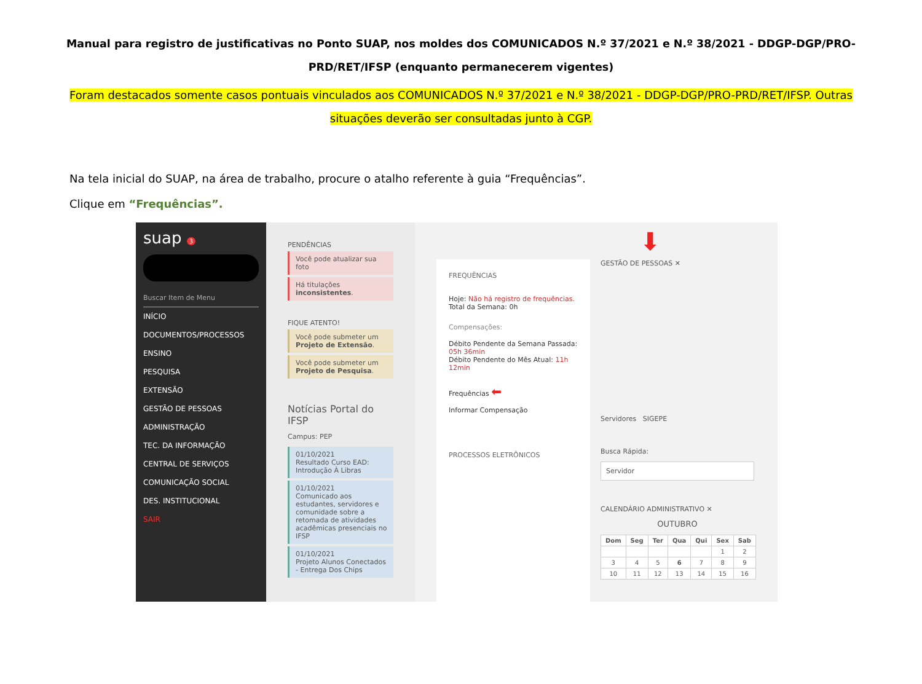Manual para registro de justificativas no Ponto SUAP, nos moldes dos COMUNICADOS N.º 37/2021 e N.º 38/2021 - DDGP-DGP/PRO-PRD/RET/IFSP (enquanto permanecerem vigentes)
Foram destacados somente casos pontuais vinculados aos COMUNICADOS N.º 37/2021 e N.º 38/2021 - DDGP-DGP/PRO-PRD/RET/IFSP. Outras situações deverão ser consultadas junto à CGP.
Na tela inicial do SUAP, na área de trabalho, procure o atalho referente à guia “Frequências”.
Clique em “Frequências”.
suap 3
Buscar Item de Menu
INÍCIO
DOCUMENTOS/PROCESSOS
ENSINO
PESQUISA
EXTENSÃO
GESTÃO DE PESSOAS
ADMINISTRAÇÃO
TEC. DA INFORMAÇÃO
CENTRAL DE SERVIÇOS
COMUNICAÇÃO SOCIAL
DES. INSTITUCIONAL
SAIR
PENDÊNCIAS
Você pode atualizar sua foto
Há titulações inconsistentes.
FIQUE ATENTO!
Você pode submeter um Projeto de Extensão.
Você pode submeter um Projeto de Pesquisa.
Notícias Portal do IFSP
Campus: PEP
01/10/2021
Resultado Curso EAD: Introdução À Libras
01/10/2021
Comunicado aos estudantes, servidores e comunidade sobre a retomada de atividades acadêmicas presenciais no IFSP
01/10/2021
Projeto Alunos Conectados - Entrega Dos Chips
FREQUÊNCIAS
Hoje: Não há registro de frequências.
Total da Semana: 0h
Compensações:
Débito Pendente da Semana Passada: 05h 36min
Débito Pendente do Mês Atual: 11h 12min
Frequências ⬅
Informar Compensação
PROCESSOS ELETRÔNICOS
GESTÃO DE PESSOAS ✕
Servidores SIGEPE
Busca Rápida:
Servidor
CALENDÁRIO ADMINISTRATIVO ✕
OUTUBRO
| Dom | Seg | Ter | Qua | Qui | Sex | Sab |
| --- | --- | --- | --- | --- | --- | --- |
| | | | | | 1 | 2 |
| 3 | 4 | 5 | 6 | 7 | 8 | 9 |
| 10 | 11 | 12 | 13 | 14 | 15 | 16 |
⬇